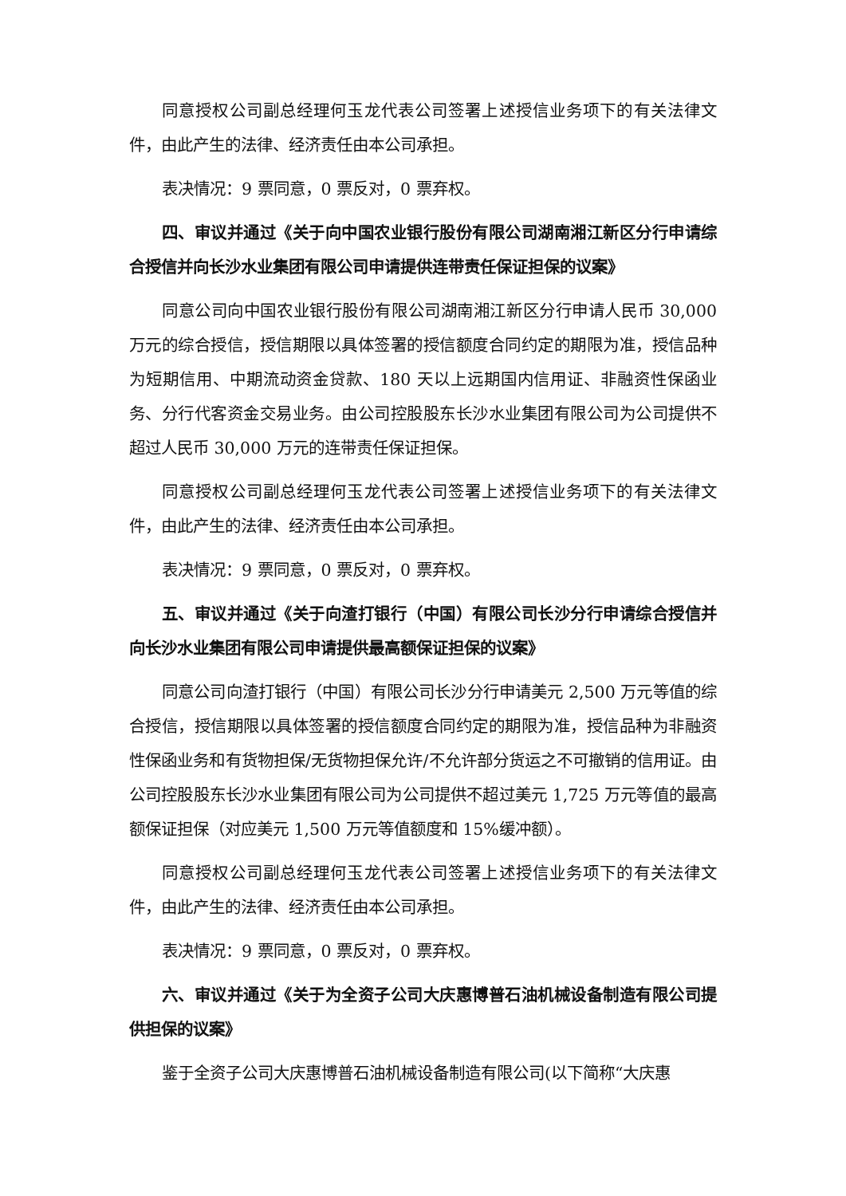同意授权公司副总经理何玉龙代表公司签署上述授信业务项下的有关法律文件，由此产生的法律、经济责任由本公司承担。
表决情况：9 票同意，0 票反对，0 票弃权。
四、审议并通过《关于向中国农业银行股份有限公司湖南湘江新区分行申请综合授信并向长沙水业集团有限公司申请提供连带责任保证担保的议案》
同意公司向中国农业银行股份有限公司湖南湘江新区分行申请人民币 30,000 万元的综合授信，授信期限以具体签署的授信额度合同约定的期限为准，授信品种为短期信用、中期流动资金贷款、180 天以上远期国内信用证、非融资性保函业务、分行代客资金交易业务。由公司控股股东长沙水业集团有限公司为公司提供不超过人民币 30,000 万元的连带责任保证担保。
同意授权公司副总经理何玉龙代表公司签署上述授信业务项下的有关法律文件，由此产生的法律、经济责任由本公司承担。
表决情况：9 票同意，0 票反对，0 票弃权。
五、审议并通过《关于向渣打银行（中国）有限公司长沙分行申请综合授信并向长沙水业集团有限公司申请提供最高额保证担保的议案》
同意公司向渣打银行（中国）有限公司长沙分行申请美元 2,500 万元等值的综合授信，授信期限以具体签署的授信额度合同约定的期限为准，授信品种为非融资性保函业务和有货物担保/无货物担保允许/不允许部分货运之不可撤销的信用证。由公司控股股东长沙水业集团有限公司为公司提供不超过美元 1,725 万元等值的最高额保证担保（对应美元 1,500 万元等值额度和 15%缓冲额）。
同意授权公司副总经理何玉龙代表公司签署上述授信业务项下的有关法律文件，由此产生的法律、经济责任由本公司承担。
表决情况：9 票同意，0 票反对，0 票弃权。
六、审议并通过《关于为全资子公司大庆惠博普石油机械设备制造有限公司提供担保的议案》
鉴于全资子公司大庆惠博普石油机械设备制造有限公司(以下简称“大庆惠